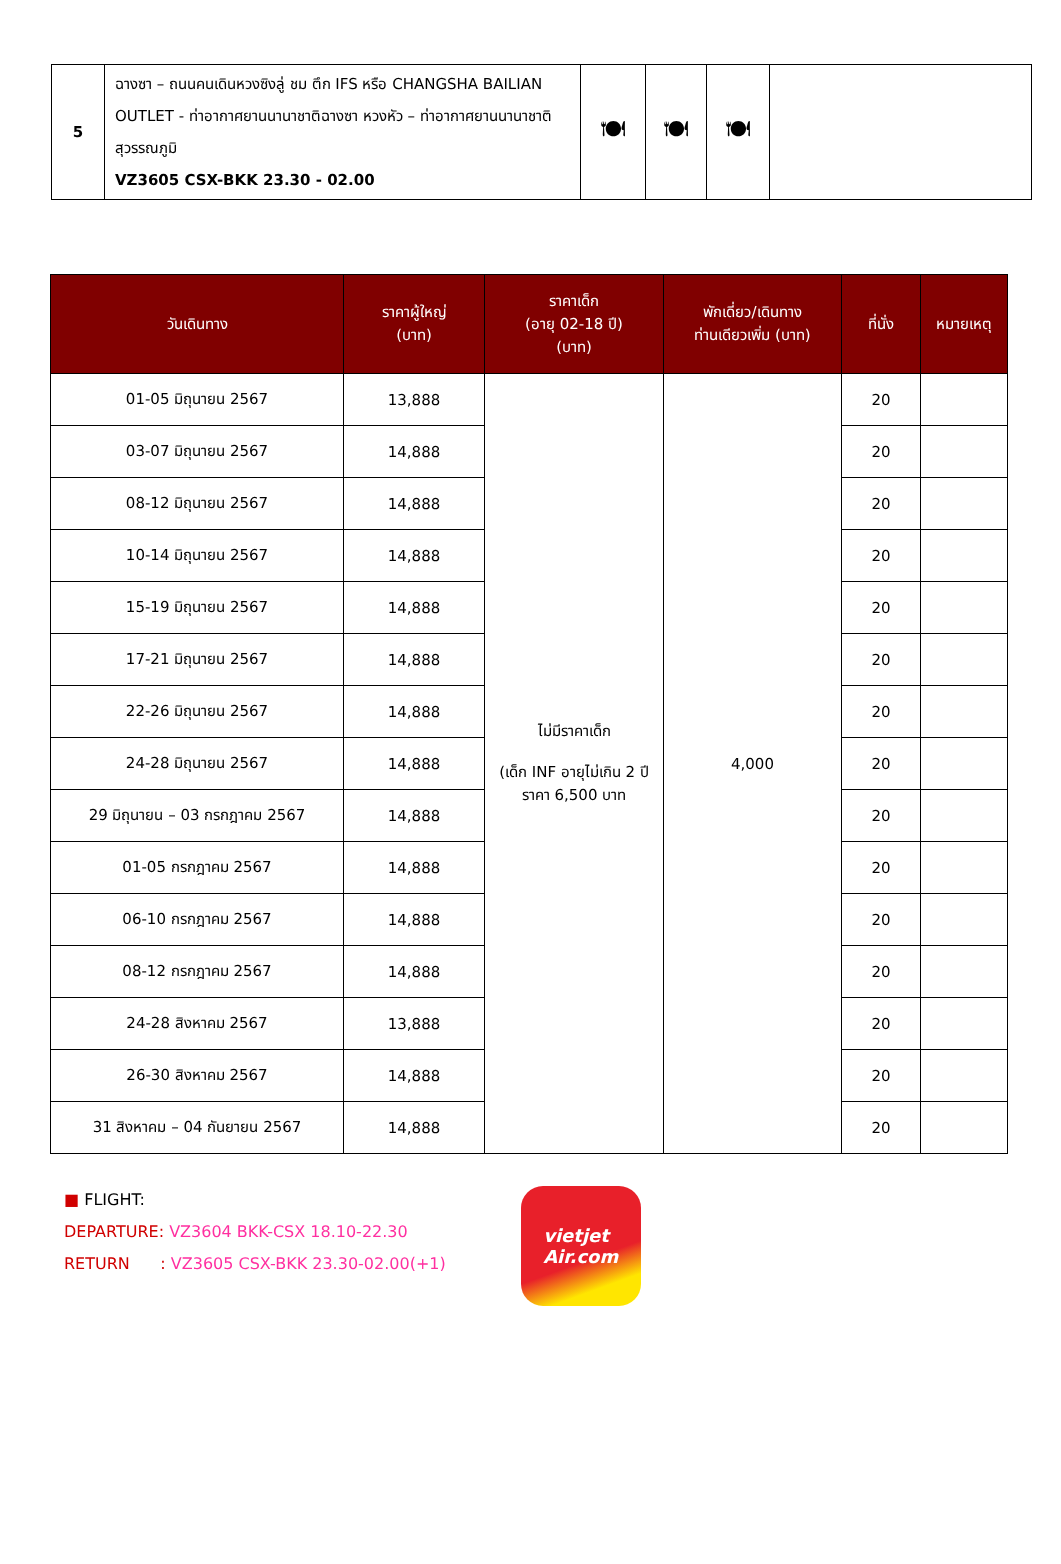| 5 | ฉางซา – ถนนคนเดินหวงซิงลู่ ชม ตึก IFS หรือ CHANGSHA BAILIAN OUTLET - ท่าอากาศยานนานาชาติฉางซา หวงหัว – ท่าอากาศยานนานาชาติสุวรรณภูมิ VZ3605 CSX-BKK 23.30 - 02.00 | 🍽 | 🍽 | 🍽 | |
| วันเดินทาง | ราคาผู้ใหญ่ (บาท) | ราคาเด็ก (อายุ 02-18 ปี) (บาท) | พักเดี่ยว/เดินทาง ท่านเดียวเพิ่ม (บาท) | ที่นั่ง | หมายเหตุ |
| --- | --- | --- | --- | --- | --- |
| 01-05 มิถุนายน 2567 | 13,888 | ไม่มีราคาเด็ก (เด็ก INF อายุไม่เกิน 2 ปี ราคา 6,500 บาท | 4,000 | 20 | |
| 03-07 มิถุนายน 2567 | 14,888 | | | 20 | |
| 08-12 มิถุนายน 2567 | 14,888 | | | 20 | |
| 10-14 มิถุนายน 2567 | 14,888 | | | 20 | |
| 15-19 มิถุนายน 2567 | 14,888 | | | 20 | |
| 17-21 มิถุนายน 2567 | 14,888 | | | 20 | |
| 22-26 มิถุนายน 2567 | 14,888 | | | 20 | |
| 24-28 มิถุนายน 2567 | 14,888 | | | 20 | |
| 29 มิถุนายน – 03 กรกฎาคม 2567 | 14,888 | | | 20 | |
| 01-05 กรกฎาคม 2567 | 14,888 | | | 20 | |
| 06-10 กรกฎาคม 2567 | 14,888 | | | 20 | |
| 08-12 กรกฎาคม 2567 | 14,888 | | | 20 | |
| 24-28 สิงหาคม 2567 | 13,888 | | | 20 | |
| 26-30 สิงหาคม 2567 | 14,888 | | | 20 | |
| 31 สิงหาคม – 04 กันยายน 2567 | 14,888 | | | 20 | |
■ FLIGHT:
DEPARTURE: VZ3604 BKK-CSX 18.10-22.30
RETURN : VZ3605 CSX-BKK 23.30-02.00(+1)
vietjet
Air.com